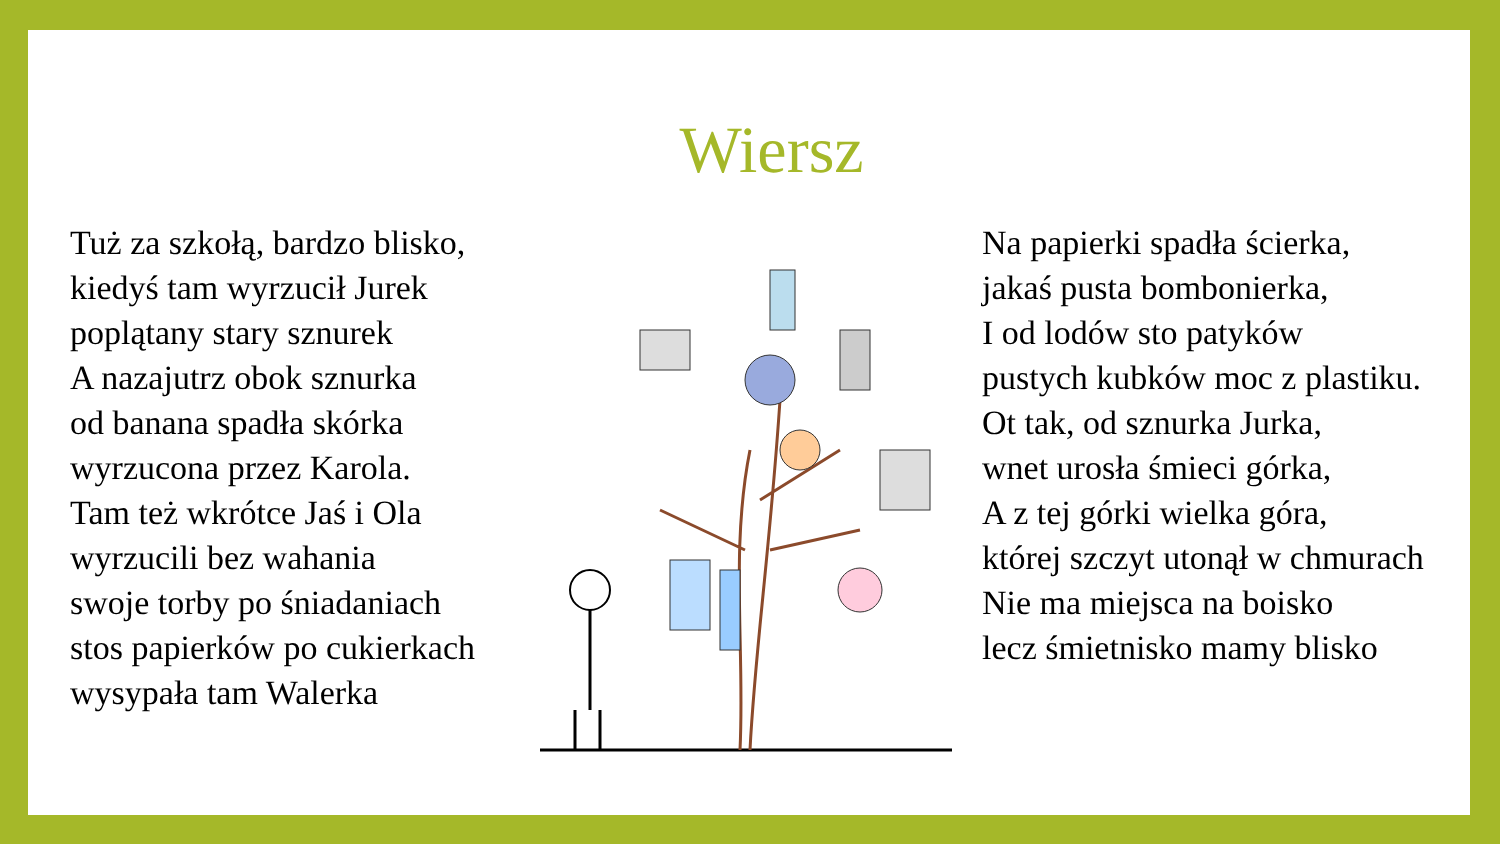Wiersz
Tuż za szkołą, bardzo blisko,
kiedyś tam wyrzucił Jurek
poplątany stary sznurek
A nazajutrz obok sznurka
od banana spadła skórka
wyrzucona przez Karola.
Tam też wkrótce Jaś i Ola
wyrzucili bez wahania
swoje torby po śniadaniach
stos papierków po cukierkach
wysypała tam Walerka
Na papierki spadła ścierka,
jakaś pusta bombonierka,
I od lodów sto patyków
pustych kubków moc z plastiku.
Ot tak, od sznurka Jurka,
wnet urosła śmieci górka,
A z tej górki wielka góra,
której szczyt utonął w chmurach
Nie ma miejsca na boisko
lecz śmietnisko mamy blisko